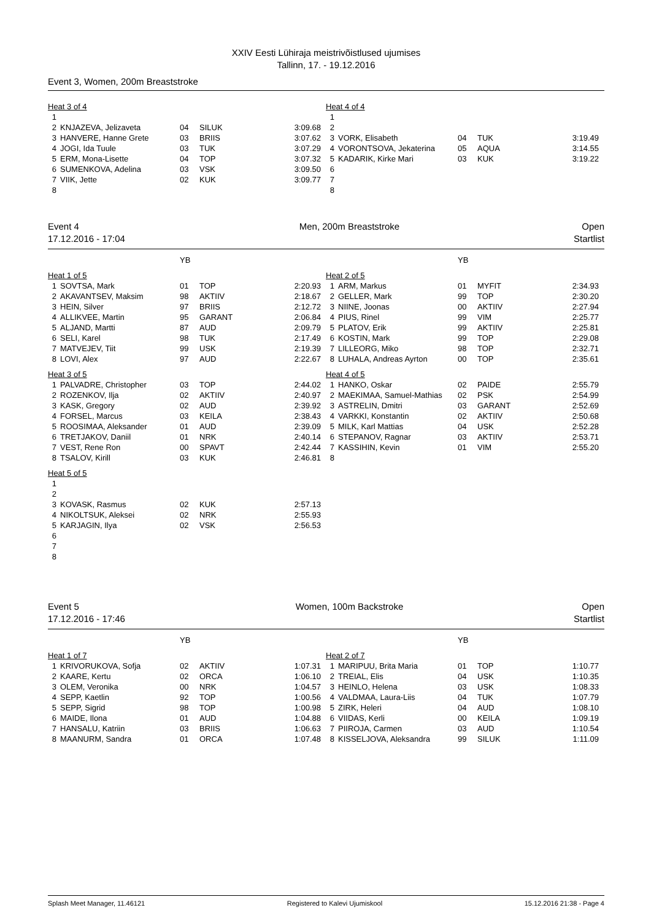XXIV Eesti Lühiraja meistrivõistlused ujumises
Tallinn, 17. - 19.12.2016
Event 3, Women, 200m Breaststroke
| Heat 3 of 4 | | | | |
| 1 | | | | |
| 2 | KNJAZEVA, Jelizaveta | 04 | SILUK | 3:09.68 |
| 3 | HANVERE, Hanne Grete | 03 | BRIIS | 3:07.62 |
| 4 | JOGI, Ida Tuule | 03 | TUK | 3:07.29 |
| 5 | ERM, Mona-Lisette | 04 | TOP | 3:07.32 |
| 6 | SUMENKOVA, Adelina | 03 | VSK | 3:09.50 |
| 7 | VIIK, Jette | 02 | KUK | 3:09.77 |
| 8 | | | | |
| Heat 4 of 4 | | | | |
| 1 | | | | |
| 2 | | | | |
| 3 | VORK, Elisabeth | 04 | TUK | 3:19.49 |
| 4 | VORONTSOVA, Jekaterina | 05 | AQUA | 3:14.55 |
| 5 | KADARIK, Kirke Mari | 03 | KUK | 3:19.22 |
| 6 | | | | |
| 7 | | | | |
| 8 | | | | |
Event 4
17.12.2016 - 17:04
Men, 200m Breaststroke Open
Startlist
| | | YB | | |
| Heat 1 of 5 | | | | |
| 1 | SOVTSA, Mark | 01 | TOP | 2:20.93 |
| 2 | AKAVANTSEV, Maksim | 98 | AKTIIV | 2:18.67 |
| 3 | HEIN, Silver | 97 | BRIIS | 2:12.72 |
| 4 | ALLIKVEE, Martin | 95 | GARANT | 2:06.84 |
| 5 | ALJAND, Martti | 87 | AUD | 2:09.79 |
| 6 | SELI, Karel | 98 | TUK | 2:17.49 |
| 7 | MATVEJEV, Tiit | 99 | USK | 2:19.39 |
| 8 | LOVI, Alex | 97 | AUD | 2:22.67 |
| Heat 3 of 5 | | | | |
| 1 | PALVADRE, Christopher | 03 | TOP | 2:44.02 |
| 2 | ROZENKOV, Ilja | 02 | AKTIIV | 2:40.97 |
| 3 | KASK, Gregory | 02 | AUD | 2:39.92 |
| 4 | FORSEL, Marcus | 03 | KEILA | 2:38.43 |
| 5 | ROOSIMAA, Aleksander | 01 | AUD | 2:39.09 |
| 6 | TRETJAKOV, Daniil | 01 | NRK | 2:40.14 |
| 7 | VEST, Rene Ron | 00 | SPAVT | 2:42.44 |
| 8 | TSALOV, Kirill | 03 | KUK | 2:46.81 |
| Heat 5 of 5 | | | | |
| 1 | | | | |
| 2 | | | | |
| 3 | KOVASK, Rasmus | 02 | KUK | 2:57.13 |
| 4 | NIKOLTSUK, Aleksei | 02 | NRK | 2:55.93 |
| 5 | KARJAGIN, Ilya | 02 | VSK | 2:56.53 |
| 6 | | | | |
| 7 | | | | |
| 8 | | | | |
| | | YB | | |
| Heat 2 of 5 | | | | |
| 1 | ARM, Markus | 01 | MYFIT | 2:34.93 |
| 2 | GELLER, Mark | 99 | TOP | 2:30.20 |
| 3 | NIINE, Joonas | 00 | AKTIIV | 2:27.94 |
| 4 | PIUS, Rinel | 99 | VIM | 2:25.77 |
| 5 | PLATOV, Erik | 99 | AKTIIV | 2:25.81 |
| 6 | KOSTIN, Mark | 99 | TOP | 2:29.08 |
| 7 | LILLEORG, Miko | 98 | TOP | 2:32.71 |
| 8 | LUHALA, Andreas Ayrton | 00 | TOP | 2:35.61 |
| Heat 4 of 5 | | | | |
| 1 | HANKO, Oskar | 02 | PAIDE | 2:55.79 |
| 2 | MAEKIMAA, Samuel-Mathias | 02 | PSK | 2:54.99 |
| 3 | ASTRELIN, Dmitri | 03 | GARANT | 2:52.69 |
| 4 | VARKKI, Konstantin | 02 | AKTIIV | 2:50.68 |
| 5 | MILK, Karl Mattias | 04 | USK | 2:52.28 |
| 6 | STEPANOV, Ragnar | 03 | AKTIIV | 2:53.71 |
| 7 | KASSIHIN, Kevin | 01 | VIM | 2:55.20 |
| 8 | | | | |
Event 5
17.12.2016 - 17:46
Women, 100m Backstroke Open
Startlist
| | | YB | | |
| Heat 1 of 7 | | | | |
| 1 | KRIVORUKOVA, Sofja | 02 | AKTIIV | 1:07.31 |
| 2 | KAARE, Kertu | 02 | ORCA | 1:06.10 |
| 3 | OLEM, Veronika | 00 | NRK | 1:04.57 |
| 4 | SEPP, Kaetlin | 92 | TOP | 1:00.56 |
| 5 | SEPP, Sigrid | 98 | TOP | 1:00.98 |
| 6 | MAIDE, Ilona | 01 | AUD | 1:04.88 |
| 7 | HANSALU, Katriin | 03 | BRIIS | 1:06.63 |
| 8 | MAANURM, Sandra | 01 | ORCA | 1:07.48 |
| | | YB | | |
| Heat 2 of 7 | | | | |
| 1 | MARIPUU, Brita Maria | 01 | TOP | 1:10.77 |
| 2 | TREIAL, Elis | 04 | USK | 1:10.35 |
| 3 | HEINLO, Helena | 03 | USK | 1:08.33 |
| 4 | VALDMAA, Laura-Liis | 04 | TUK | 1:07.79 |
| 5 | ZIRK, Heleri | 04 | AUD | 1:08.10 |
| 6 | VIIDAS, Kerli | 00 | KEILA | 1:09.19 |
| 7 | PIIROJA, Carmen | 03 | AUD | 1:10.54 |
| 8 | KISSELJOVA, Aleksandra | 99 | SILUK | 1:11.09 |
Splash Meet Manager, 11.46121 Registered to Kalevi Ujumiskool 15.12.2016 21:38 - Page 4